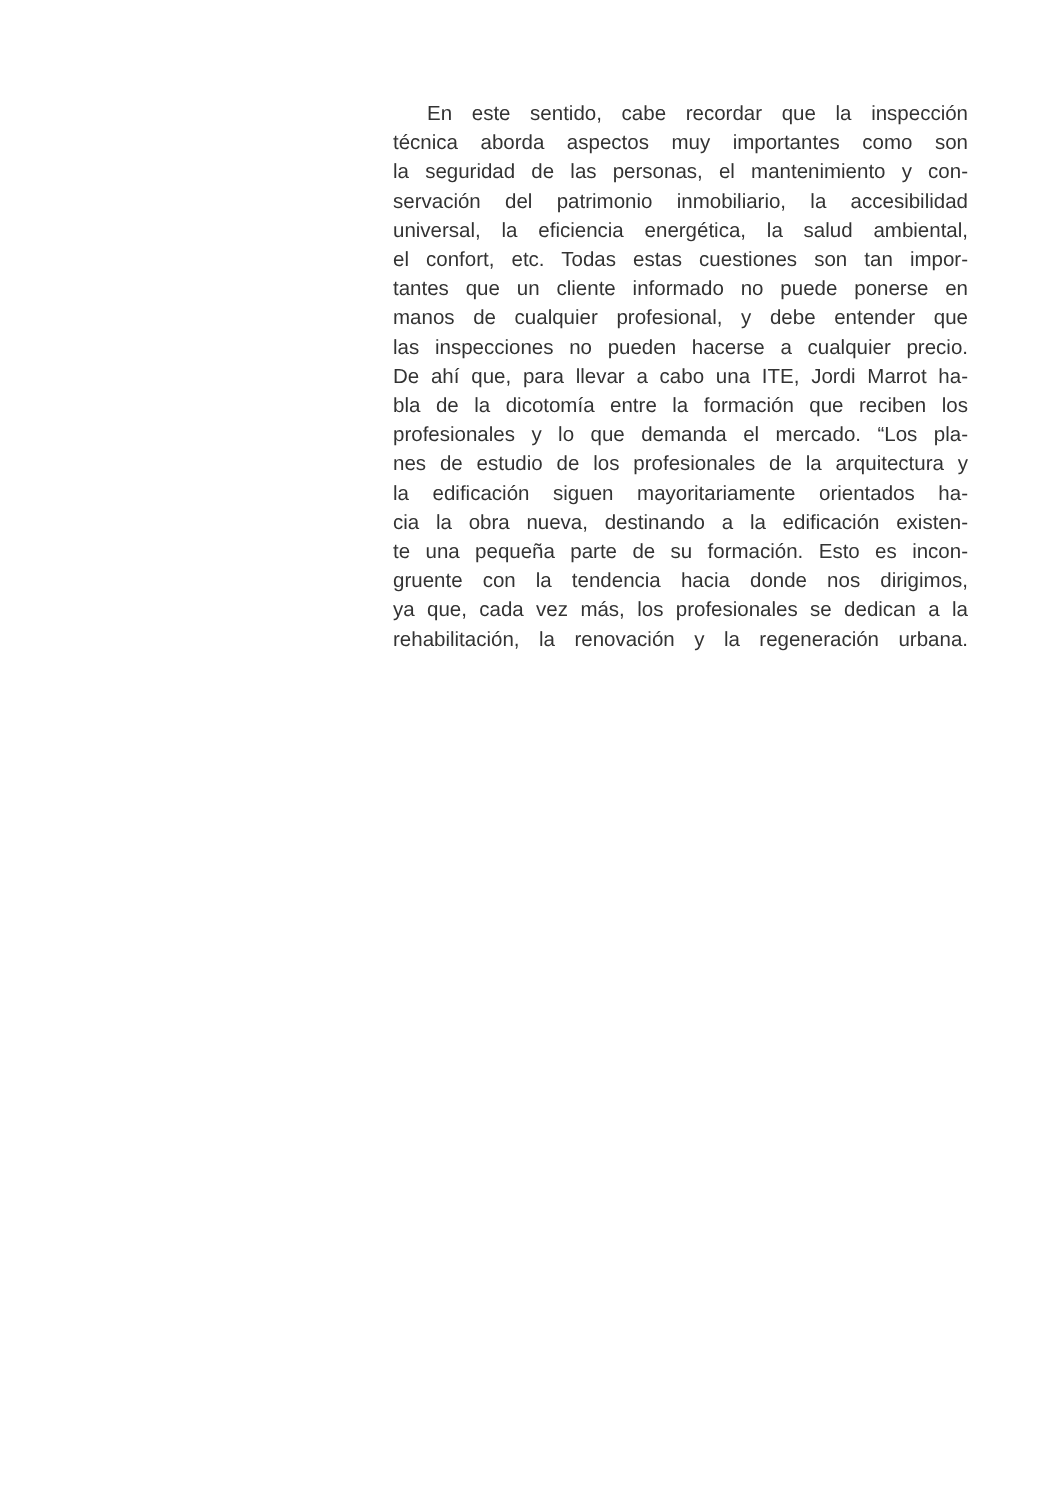En este sentido, cabe recordar que la inspección
técnica aborda aspectos muy importantes como son
la seguridad de las personas, el mantenimiento y con-
servación del patrimonio inmobiliario, la accesibilidad
universal, la eficiencia energética, la salud ambiental,
el confort, etc. Todas estas cuestiones son tan impor-
tantes que un cliente informado no puede ponerse en
manos de cualquier profesional, y debe entender que
las inspecciones no pueden hacerse a cualquier precio.
De ahí que, para llevar a cabo una ITE, Jordi Marrot ha-
bla de la dicotomía entre la formación que reciben los
profesionales y lo que demanda el mercado. “Los pla-
nes de estudio de los profesionales de la arquitectura y
la edificación siguen mayoritariamente orientados ha-
cia la obra nueva, destinando a la edificación existen-
te una pequeña parte de su formación. Esto es incon-
gruente con la tendencia hacia donde nos dirigimos,
ya que, cada vez más, los profesionales se dedican a la
rehabilitación, la renovación y la regeneración urbana.